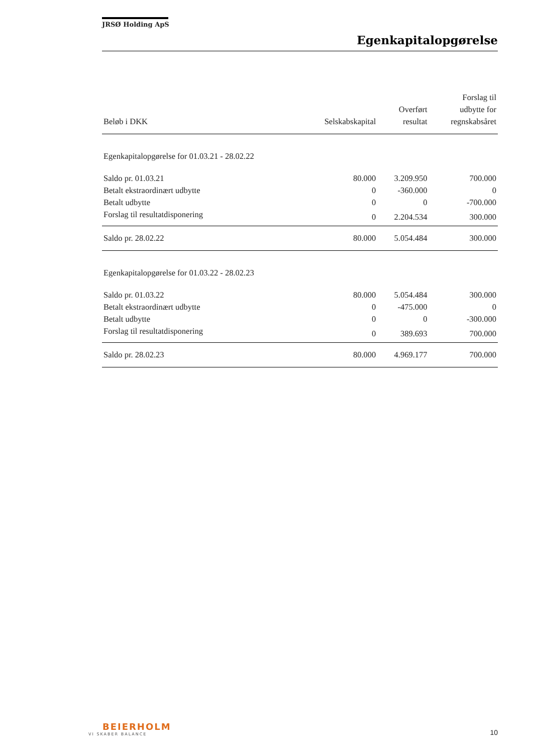JRSØ Holding ApS
Egenkapitalopgørelse
| Beløb i DKK | Selskabskapital | Overført resultat | Forslag til udbytte for regnskabsåret |
| --- | --- | --- | --- |
| Egenkapitalopgørelse for 01.03.21 - 28.02.22 | | | |
| Saldo pr. 01.03.21 | 80.000 | 3.209.950 | 700.000 |
| Betalt ekstraordinært udbytte | 0 | -360.000 | 0 |
| Betalt udbytte | 0 | 0 | -700.000 |
| Forslag til resultatdisponering | 0 | 2.204.534 | 300.000 |
| Saldo pr. 28.02.22 | 80.000 | 5.054.484 | 300.000 |
| Egenkapitalopgørelse for 01.03.22 - 28.02.23 | | | |
| Saldo pr. 01.03.22 | 80.000 | 5.054.484 | 300.000 |
| Betalt ekstraordinært udbytte | 0 | -475.000 | 0 |
| Betalt udbytte | 0 | 0 | -300.000 |
| Forslag til resultatdisponering | 0 | 389.693 | 700.000 |
| Saldo pr. 28.02.23 | 80.000 | 4.969.177 | 700.000 |
BEIERHOLM
VI SKABER BALANCE
10